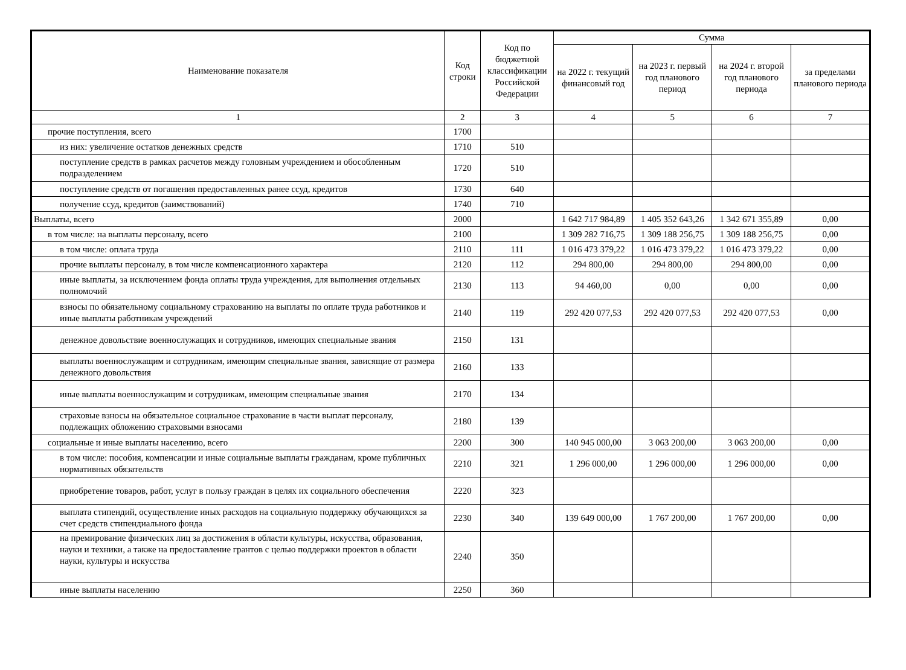| Наименование показателя | Код строки | Код по бюджетной классификации Российской Федерации | Сумма | | | |
| --- | --- | --- | --- | --- | --- | --- |
| | | | на 2022 г. текущий финансовый год | на 2023 г. первый год планового период | на 2024 г. второй год планового периода | за пределами планового периода |
| 1 | 2 | 3 | 4 | 5 | 6 | 7 |
| прочие поступления, всего | 1700 | | | | | |
| из них: увеличение остатков денежных средств | 1710 | 510 | | | | |
| поступление средств в рамках расчетов между головным учреждением и обособленным подразделением | 1720 | 510 | | | | |
| поступление средств от погашения предоставленных ранее ссуд, кредитов | 1730 | 640 | | | | |
| получение ссуд, кредитов (заимствований) | 1740 | 710 | | | | |
| Выплаты, всего | 2000 | | 1 642 717 984,89 | 1 405 352 643,26 | 1 342 671 355,89 | 0,00 |
| в том числе: на выплаты персоналу, всего | 2100 | | 1 309 282 716,75 | 1 309 188 256,75 | 1 309 188 256,75 | 0,00 |
| в том числе: оплата труда | 2110 | 111 | 1 016 473 379,22 | 1 016 473 379,22 | 1 016 473 379,22 | 0,00 |
| прочие выплаты персоналу, в том числе компенсационного характера | 2120 | 112 | 294 800,00 | 294 800,00 | 294 800,00 | 0,00 |
| иные выплаты, за исключением фонда оплаты труда учреждения, для выполнения отдельных полномочий | 2130 | 113 | 94 460,00 | 0,00 | 0,00 | 0,00 |
| взносы по обязательному социальному страхованию на выплаты по оплате труда работников и иные выплаты работникам учреждений | 2140 | 119 | 292 420 077,53 | 292 420 077,53 | 292 420 077,53 | 0,00 |
| денежное довольствие военнослужащих и сотрудников, имеющих специальные звания | 2150 | 131 | | | | |
| выплаты военнослужащим и сотрудникам, имеющим специальные звания, зависящие от размера денежного довольствия | 2160 | 133 | | | | |
| иные выплаты военнослужащим и сотрудникам, имеющим специальные звания | 2170 | 134 | | | | |
| страховые взносы на обязательное социальное страхование в части выплат персоналу, подлежащих обложению страховыми взносами | 2180 | 139 | | | | |
| социальные и иные выплаты населению, всего | 2200 | 300 | 140 945 000,00 | 3 063 200,00 | 3 063 200,00 | 0,00 |
| в том числе: пособия, компенсации и иные социальные выплаты гражданам, кроме публичных нормативных обязательств | 2210 | 321 | 1 296 000,00 | 1 296 000,00 | 1 296 000,00 | 0,00 |
| приобретение товаров, работ, услуг в пользу граждан в целях их социального обеспечения | 2220 | 323 | | | | |
| выплата стипендий, осуществление иных расходов на социальную поддержку обучающихся за счет средств стипендиального фонда | 2230 | 340 | 139 649 000,00 | 1 767 200,00 | 1 767 200,00 | 0,00 |
| на премирование физических лиц за достижения в области культуры, искусства, образования, науки и техники, а также на предоставление грантов с целью поддержки проектов в области науки, культуры и искусства | 2240 | 350 | | | | |
| иные выплаты населению | 2250 | 360 | | | | |